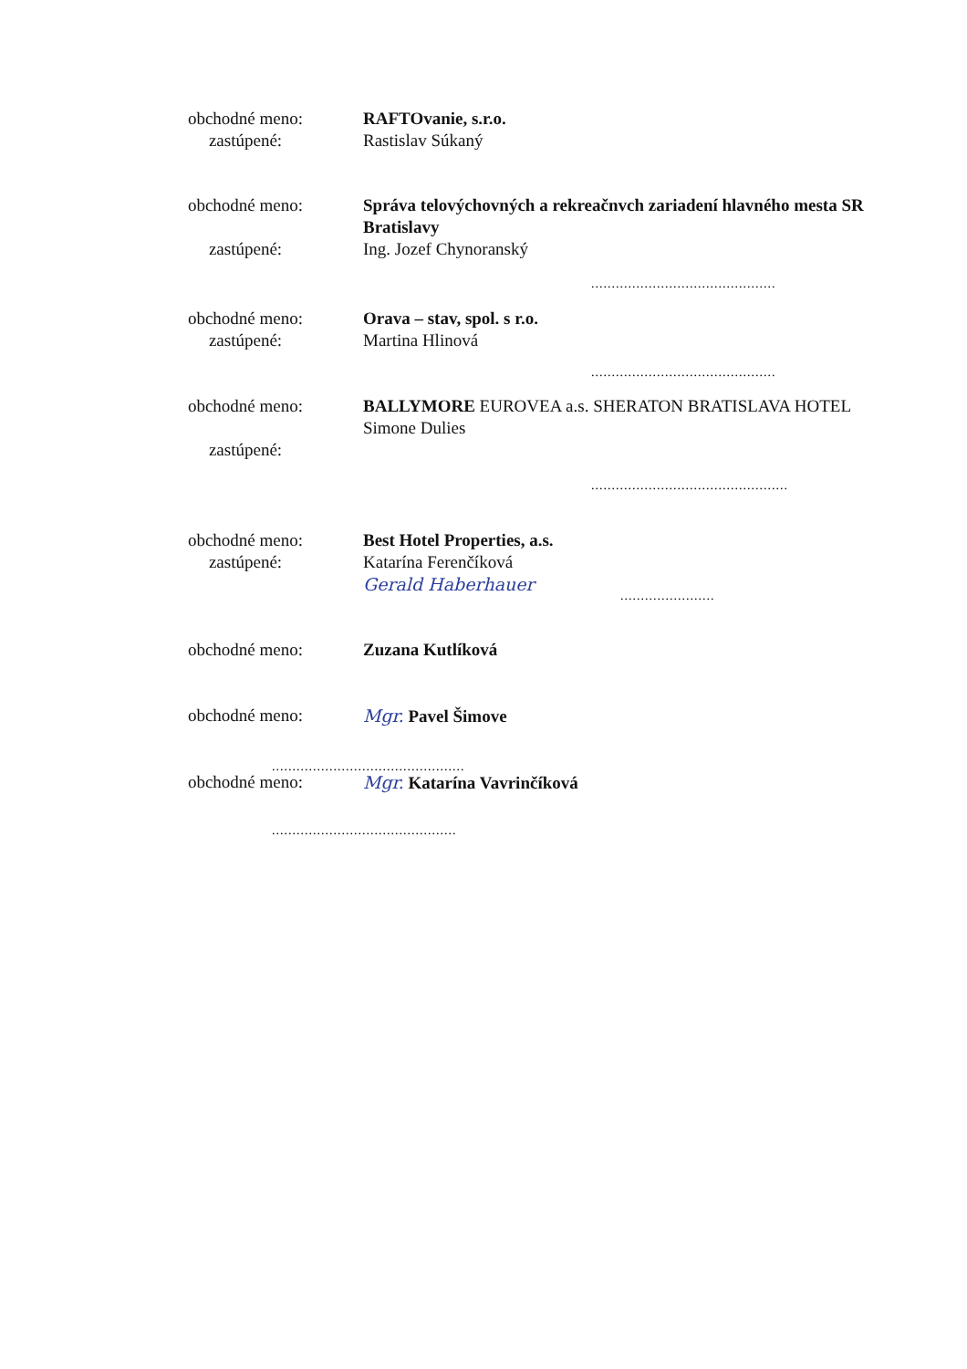obchodné meno:
zastúpené:
RAFTOvanie, s.r.o.
Rastislav Súkaný
obchodné meno:
zastúpené:
Správa telovýchovných a rekreačnvch zariadení hlavného mesta SR Bratislavy
Ing. Jozef Chynoranský
.............................................
obchodné meno:
zastúpené:
Orava – stav, spol. s r.o.
Martina Hlinová
.............................................
obchodné meno:
zastúpené:
BALLYMORE EUROVEA a.s. SHERATON BRATISLAVA HOTEL
Simone Dulies
................................................
obchodné meno:
zastúpené:
Best Hotel Properties, a.s.
Katarína Ferenčíková
Gerald Haberhauer
.......................
obchodné meno: Zuzana Kutlíková
obchodné meno: Mgr. Pavel Šimove
...............................................
obchodné meno: Mgr. Katarína Vavrinčíková
.............................................